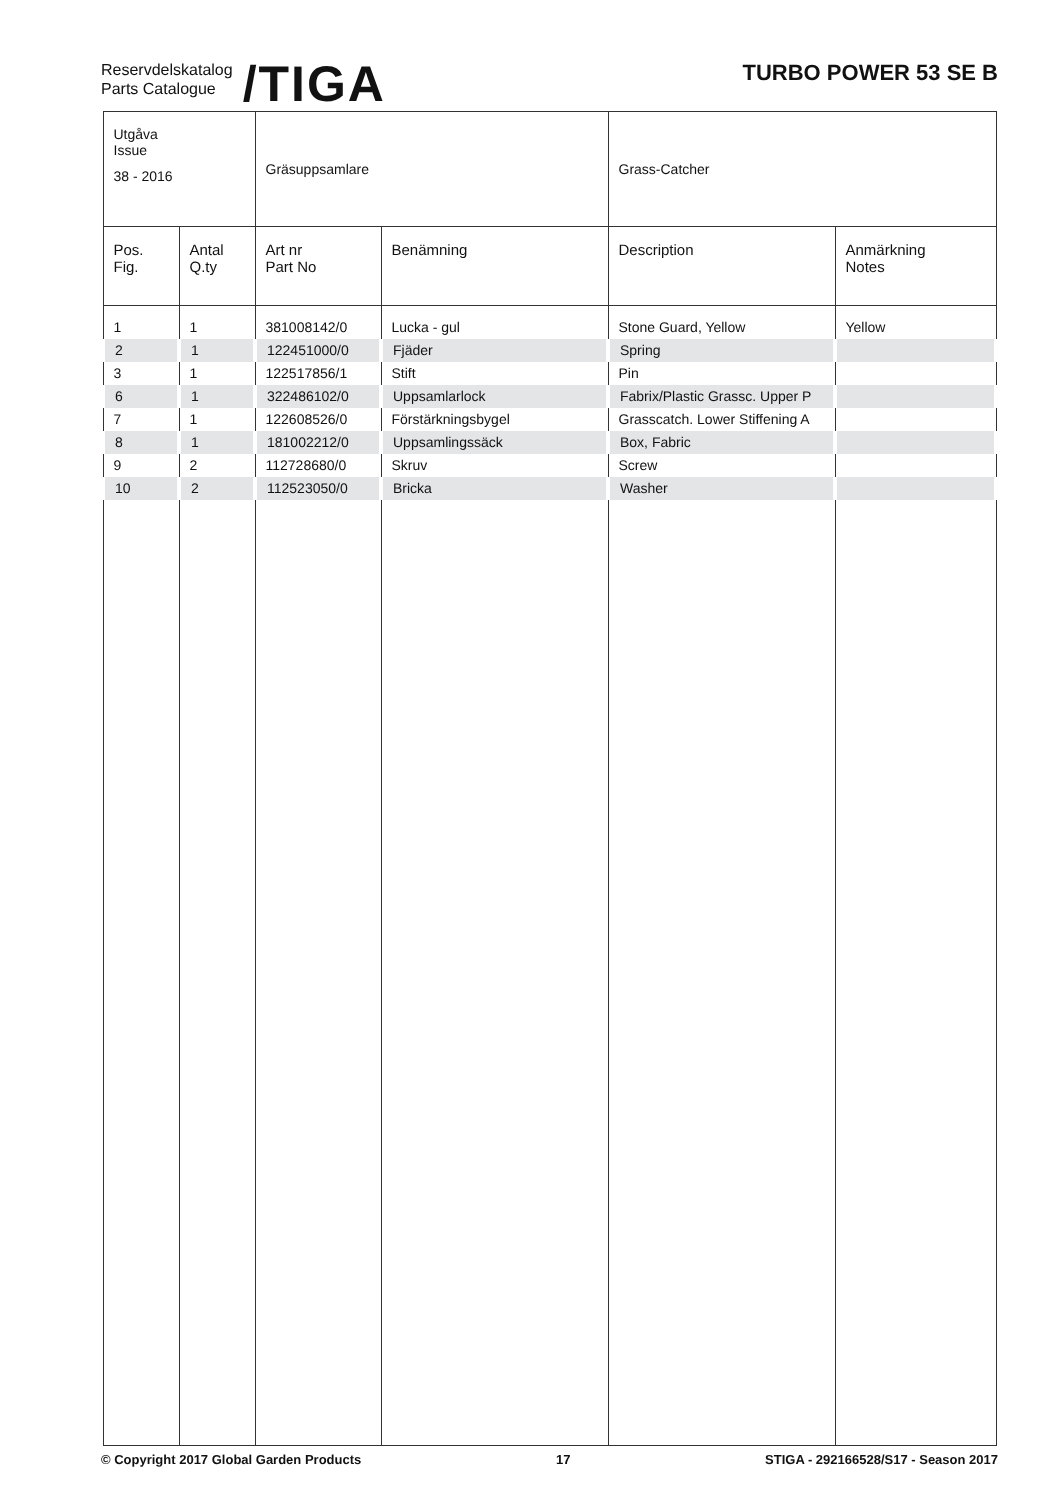Reservdelskatalog
Parts Catalogue
/TIGA
TURBO POWER 53 SE B
| Utgåva Issue 38 - 2016 | | Gräsuppsamlare | | Grass-Catcher | |
| Pos. Fig. | Antal Q.ty | Art nr Part No | Benämning | Description | Anmärkning Notes |
| 1 | 1 | 381008142/0 | Lucka - gul | Stone Guard, Yellow | Yellow |
| 2 | 1 | 122451000/0 | Fjäder | Spring | |
| 3 | 1 | 122517856/1 | Stift | Pin | |
| 6 | 1 | 322486102/0 | Uppsamlarlock | Fabrix/Plastic Grassc. Upper P | |
| 7 | 1 | 122608526/0 | Förstärkningsbygel | Grasscatch. Lower Stiffening A | |
| 8 | 1 | 181002212/0 | Uppsamlingssäck | Box, Fabric | |
| 9 | 2 | 112728680/0 | Skruv | Screw | |
| 10 | 2 | 112523050/0 | Bricka | Washer | |
© Copyright 2017 Global Garden Products 17 STIGA - 292166528/S17 - Season 2017